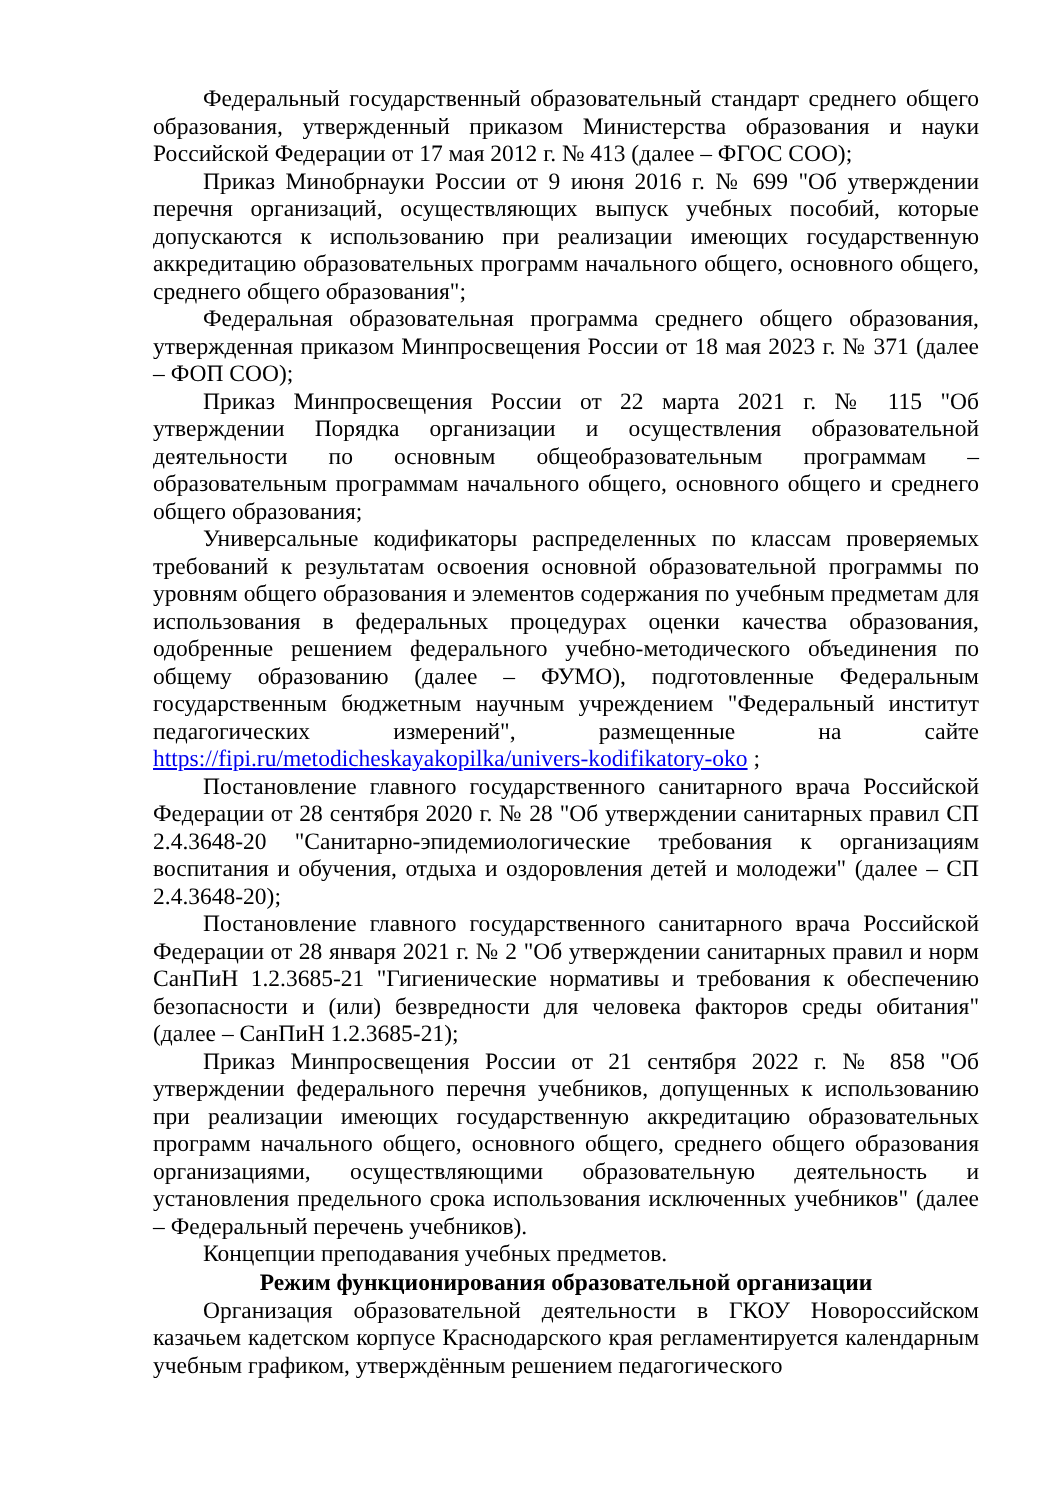Федеральный государственный образовательный стандарт среднего общего образования, утвержденный приказом Министерства образования и науки Российской Федерации от 17 мая 2012 г. № 413 (далее – ФГОС СОО);
Приказ Минобрнауки России от 9 июня 2016 г. № 699 "Об утверждении перечня организаций, осуществляющих выпуск учебных пособий, которые допускаются к использованию при реализации имеющих государственную аккредитацию образовательных программ начального общего, основного общего, среднего общего образования";
Федеральная образовательная программа среднего общего образования, утвержденная приказом Минпросвещения России от 18 мая 2023 г. № 371 (далее – ФОП СОО);
Приказ Минпросвещения России от 22 марта 2021 г. № 115 "Об утверждении Порядка организации и осуществления образовательной деятельности по основным общеобразовательным программам – образовательным программам начального общего, основного общего и среднего общего образования;
Универсальные кодификаторы распределенных по классам проверяемых требований к результатам освоения основной образовательной программы по уровням общего образования и элементов содержания по учебным предметам для использования в федеральных процедурах оценки качества образования, одобренные решением федерального учебно-методического объединения по общему образованию (далее – ФУМО), подготовленные Федеральным государственным бюджетным научным учреждением "Федеральный институт педагогических измерений", размещенные на сайте https://fipi.ru/metodicheskayakopilka/univers-kodifikatory-oko ;
Постановление главного государственного санитарного врача Российской Федерации от 28 сентября 2020 г. № 28 "Об утверждении санитарных правил СП 2.4.3648-20 "Санитарно-эпидемиологические требования к организациям воспитания и обучения, отдыха и оздоровления детей и молодежи" (далее – СП 2.4.3648-20);
Постановление главного государственного санитарного врача Российской Федерации от 28 января 2021 г. № 2 "Об утверждении санитарных правил и норм СанПиН 1.2.3685-21 "Гигиенические нормативы и требования к обеспечению безопасности и (или) безвредности для человека факторов среды обитания" (далее – СанПиН 1.2.3685-21);
Приказ Минпросвещения России от 21 сентября 2022 г. № 858 "Об утверждении федерального перечня учебников, допущенных к использованию при реализации имеющих государственную аккредитацию образовательных программ начального общего, основного общего, среднего общего образования организациями, осуществляющими образовательную деятельность и установления предельного срока использования исключенных учебников" (далее – Федеральный перечень учебников).
Концепции преподавания учебных предметов.
Режим функционирования образовательной организации
Организация образовательной деятельности в ГКОУ Новороссийском казачьем кадетском корпусе Краснодарского края регламентируется календарным учебным графиком, утверждённым решением педагогического